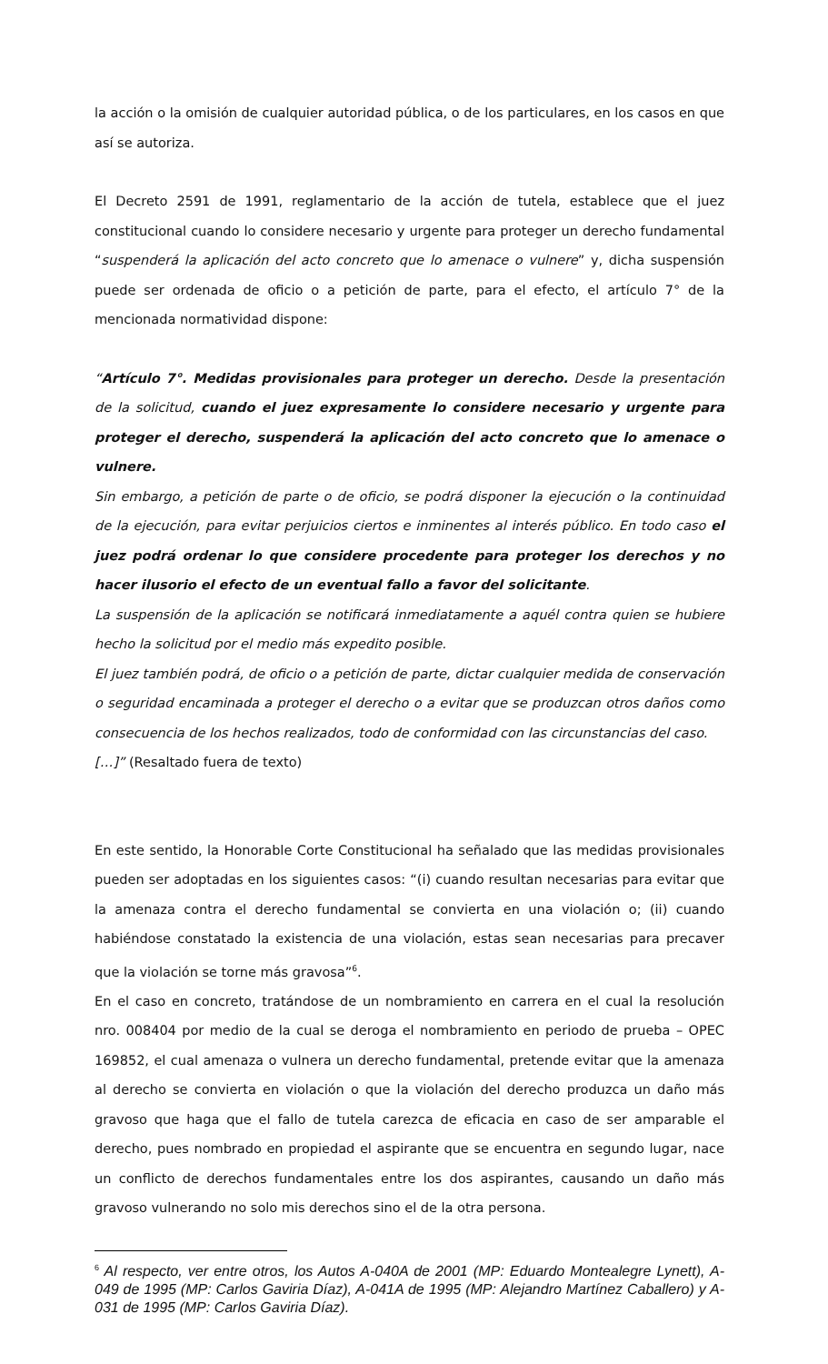la acción o la omisión de cualquier autoridad pública, o de los particulares, en los casos en que así se autoriza.
El Decreto 2591 de 1991, reglamentario de la acción de tutela, establece que el juez constitucional cuando lo considere necesario y urgente para proteger un derecho fundamental “suspenderá la aplicación del acto concreto que lo amenace o vulnere” y, dicha suspensión puede ser ordenada de oficio o a petición de parte, para el efecto, el artículo 7° de la mencionada normatividad dispone:
“Artículo 7°. Medidas provisionales para proteger un derecho. Desde la presentación de la solicitud, cuando el juez expresamente lo considere necesario y urgente para proteger el derecho, suspenderá la aplicación del acto concreto que lo amenace o vulnere.
Sin embargo, a petición de parte o de oficio, se podrá disponer la ejecución o la continuidad de la ejecución, para evitar perjuicios ciertos e inminentes al interés público. En todo caso el juez podrá ordenar lo que considere procedente para proteger los derechos y no hacer ilusorio el efecto de un eventual fallo a favor del solicitante.
La suspensión de la aplicación se notificará inmediatamente a aquél contra quien se hubiere hecho la solicitud por el medio más expedito posible.
El juez también podrá, de oficio o a petición de parte, dictar cualquier medida de conservación o seguridad encaminada a proteger el derecho o a evitar que se produzcan otros daños como consecuencia de los hechos realizados, todo de conformidad con las circunstancias del caso.
[…]” (Resaltado fuera de texto)
En este sentido, la Honorable Corte Constitucional ha señalado que las medidas provisionales pueden ser adoptadas en los siguientes casos: “(i) cuando resultan necesarias para evitar que la amenaza contra el derecho fundamental se convierta en una violación o; (ii) cuando habiéndose constatado la existencia de una violación, estas sean necesarias para precaver que la violación se torne más gravosa”<sup>6</sup>.
En el caso en concreto, tratándose de un nombramiento en carrera en el cual la resolución nro. 008404 por medio de la cual se deroga el nombramiento en periodo de prueba – OPEC 169852, el cual amenaza o vulnera un derecho fundamental, pretende evitar que la amenaza al derecho se convierta en violación o que la violación del derecho produzca un daño más gravoso que haga que el fallo de tutela carezca de eficacia en caso de ser amparable el derecho, pues nombrado en propiedad el aspirante que se encuentra en segundo lugar, nace un conflicto de derechos fundamentales entre los dos aspirantes, causando un daño más gravoso vulnerando no solo mis derechos sino el de la otra persona.
<sup>6</sup> Al respecto, ver entre otros, los Autos A-040A de 2001 (MP: Eduardo Montealegre Lynett), A-049 de 1995 (MP: Carlos Gaviria Díaz), A-041A de 1995 (MP: Alejandro Martínez Caballero) y A-031 de 1995 (MP: Carlos Gaviria Díaz).